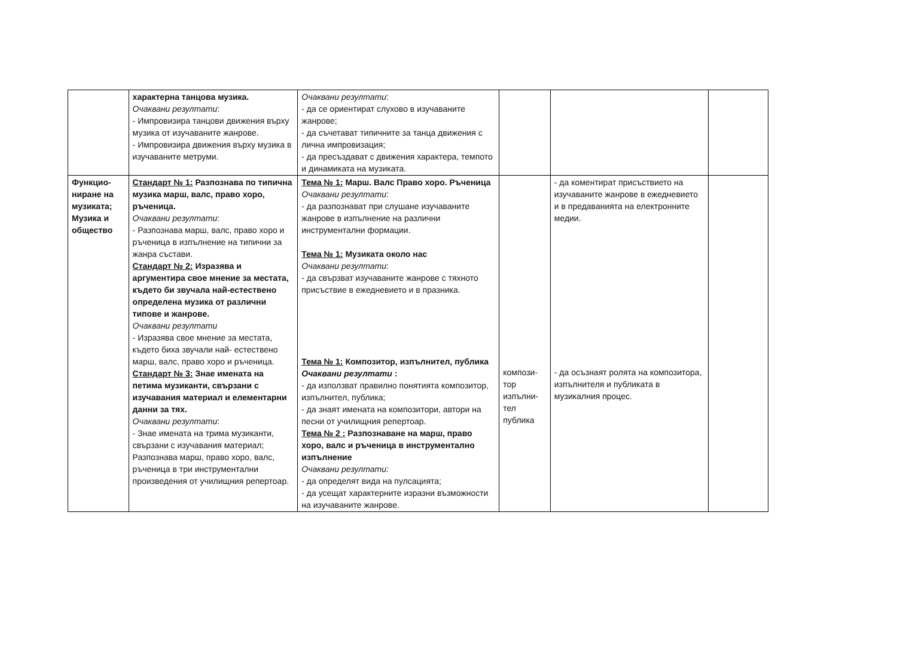| | характерна танцова музика. Очаквани резултати : - Импровизира танцови движения върху музика от изучаваните жанрове. - Импровизира движения върху музика в изучаваните метруми. | Очаквани резултати : - да се ориентират слухово в изучаваните жанрове; - да съчетават типичните за танца движения с лична импровизация; - да пресъздават с движения характера, темпото и динамиката на музиката. | | | |
| Функцио- ниране на музиката; Музика и общество | Стандарт № 1: Разпознава по типична музика марш, валс, право хоро, ръченица. Очаквани резултати : - Разпознава марш, валс, право хоро и ръченица в изпълнение на типични за жанра състави. Стандарт № 2: Изразява и аргументира свое мнение за местата, където би звучала най-естествено определена музика от различни типове и жанрове. Очаквани резултати - Изразява свое мнение за местата, където биха звучали най- естествено марш, валс, право хоро и ръченица. Стандарт № 3: Знае имената на петима музиканти, свързани с изучавания материал и елементарни данни за тях. Очаквани резултати : - Знае имената на трима музиканти, свързани с изучавания материал; Разпознава марш, право хоро, валс, ръченица в три инструментални произведения от училищния репертоар. | Тема № 1: Марш. Валс Право хоро. Ръченица Очаквани резултати : - да разпознават при слушане изучаваните жанрове в изпълнение на различни инструментални формации. Тема № 1: Музиката около нас Очаквани резултати : - да свързват изучаваните жанрове с тяхното присъствие в ежедневието и в празника. Тема № 1: Композитор, изпълнител, публика Очаквани резултати : - да използват правилно понятията композитор, изпълнител, публика; - да знаят имената на композитори, автори на песни от училищния репертоар. Тема № 2 : Разпознаване на марш, право хоро, валс и ръченица в инструментално изпълнение Очаквани резултати: - да определят вида на пулсацията; - да усещат характерните изразни възможности на изучаваните жанрове. | компози- тор изпълни- тел публика | - да коментират присъствието на изучаваните жанрове в ежедневието и в предаванията на електронните медии. - да осъзнаят ролята на композитора, изпълнителя и публиката в музикалния процес. | |